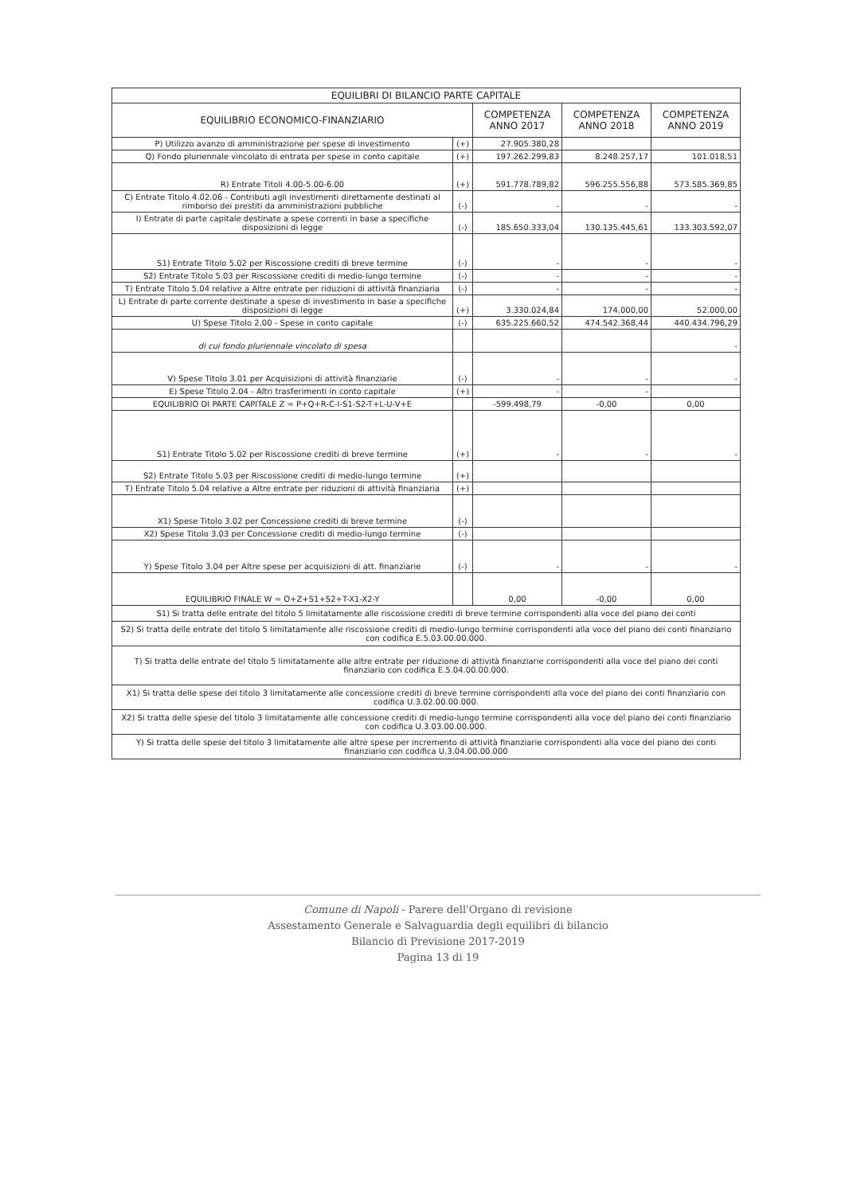| EQUILIBRI DI BILANCIO PARTE CAPITALE | | | | |
| --- | --- | --- | --- | --- |
| EQUILIBRIO ECONOMICO-FINANZIARIO | | COMPETENZA ANNO 2017 | COMPETENZA ANNO 2018 | COMPETENZA ANNO 2019 |
| P) Utilizzo avanzo di amministrazione per spese di investimento | (+) | 27.905.380,28 | | |
| Q) Fondo pluriennale vincolato di entrata per spese in conto capitale | (+) | 197.262.299,83 | 8.248.257,17 | 101.018,51 |
| R) Entrate Titoli 4.00-5.00-6.00 | (+) | 591.778.789,82 | 596.255.556,88 | 573.585.369,85 |
| C) Entrate Titolo 4.02.06 - Contributi agli investimenti direttamente destinati al rimborso dei prestiti da amministrazioni pubbliche | (-) | - | - | - |
| I) Entrate di parte capitale destinate a spese correnti in base a specifiche disposizioni di legge | (-) | 185.650.333,04 | 130.135.445,61 | 133.303.592,07 |
| S1) Entrate Titolo 5.02 per Riscossione crediti di breve termine | (-) | - | - | - |
| S2) Entrate Titolo 5.03 per Riscossione crediti di medio-lungo termine | (-) | - | - | - |
| T) Entrate Titolo 5.04 relative a Altre entrate per riduzioni di attività finanziaria | (-) | - | - | - |
| L) Entrate di parte corrente destinate a spese di investimento in base a specifiche disposizioni di legge | (+) | 3.330.024,84 | 174.000,00 | 52.000,00 |
| U) Spese Titolo 2.00 - Spese in conto capitale | (-) | 635.225.660,52 | 474.542.368,44 | 440.434.796,29 |
| di cui fondo pluriennale vincolato di spesa | | | | - |
| V) Spese Titolo 3.01 per Acquisizioni di attività finanziarie | (-) | - | - | - |
| E) Spese Titolo 2.04 - Altri trasferimenti in conto capitale | (+) | - | - | |
| EQUILIBRIO DI PARTE CAPITALE Z = P+Q+R-C-I-S1-S2-T+L-U-V+E | | -599.498,79 | -0,00 | 0,00 |
| S1) Entrate Titolo 5.02 per Riscossione crediti di breve termine | (+) | - | - | - |
| S2) Entrate Titolo 5.03 per Riscossione crediti di medio-lungo termine | (+) | | | |
| T) Entrate Titolo 5.04 relative a Altre entrate per riduzioni di attività finanziaria | (+) | | | |
| X1) Spese Titolo 3.02 per Concessione crediti di breve termine | (-) | | | |
| X2) Spese Titolo 3.03 per Concessione crediti di medio-lungo termine | (-) | | | |
| Y) Spese Titolo 3.04 per Altre spese per acquisizioni di att. finanziarie | (-) | - | - | - |
| EQUILIBRIO FINALE W = O+Z+S1+S2+T-X1-X2-Y | | 0,00 | -0,00 | 0,00 |
| S1) Si tratta delle entrate del titolo 5 limitatamente alle riscossione crediti di breve termine corrispondenti alla voce del piano dei conti | | | | |
| S2) Si tratta delle entrate del titolo 5 limitatamente alle riscossione crediti di medio-lungo termine corrispondenti alla voce del piano dei conti finanziario con codifica E.5.03.00.00.000. | | | | |
| T) Si tratta delle entrate del titolo 5 limitatamente alle altre entrate per riduzione di attività finanziarie corrispondenti alla voce del piano dei conti finanziario con codifica E.5.04.00.00.000. | | | | |
| X1) Si tratta delle spese del titolo 3 limitatamente alle concessione crediti di breve termine corrispondenti alla voce del piano dei conti finanziario con codifica U.3.02.00.00.000. | | | | |
| X2) Si tratta delle spese del titolo 3 limitatamente alle concessione crediti di medio-lungo termine corrispondenti alla voce del piano dei conti finanziario con codifica U.3.03.00.00.000. | | | | |
| Y) Si tratta delle spese del titolo 3 limitatamente alle altre spese per incremento di attività finanziarie corrispondenti alla voce del piano dei conti finanziario con codifica U.3.04.00.00.000 | | | | |
Comune di Napoli - Parere dell'Organo di revisione
Assestamento Generale e Salvaguardia degli equilibri di bilancio
Bilancio di Previsione 2017-2019
Pagina 13 di 19